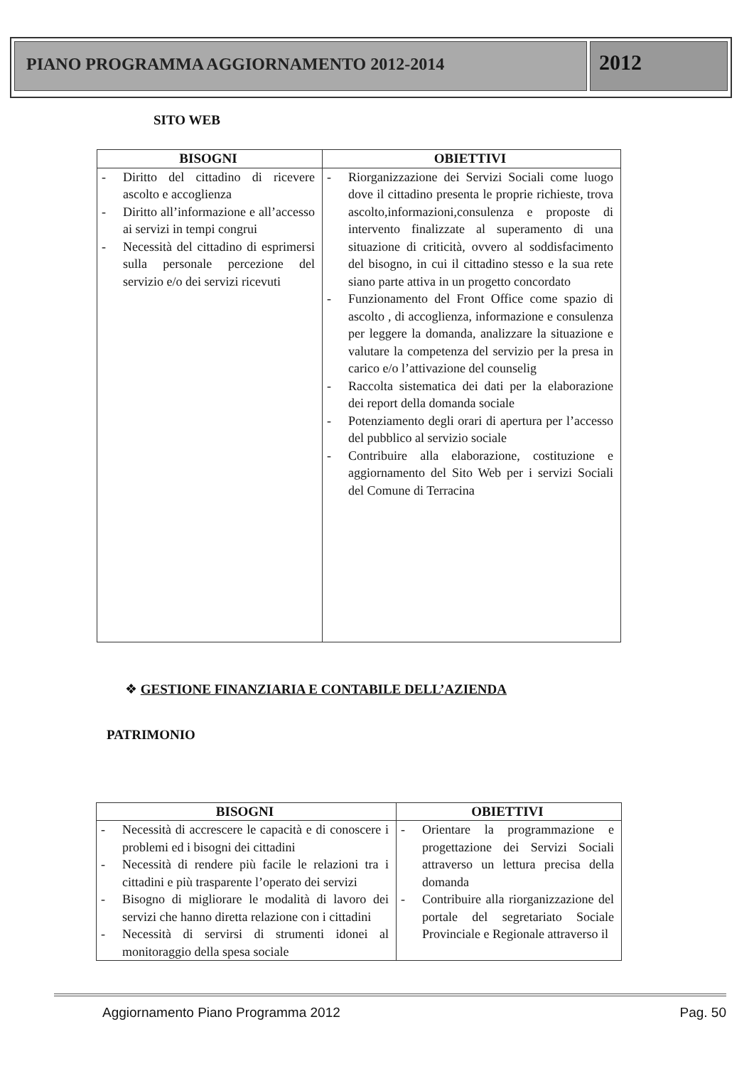PIANO PROGRAMMA AGGIORNAMENTO 2012-2014
2012
SITO WEB
| BISOGNI | OBIETTIVI |
| --- | --- |
| - Diritto del cittadino di ricevere ascolto e accoglienza - Diritto all’informazione e all’accesso ai servizi in tempi congrui - Necessità del cittadino di esprimersi sulla personale percezione del servizio e/o dei servizi ricevuti | - Riorganizzazione dei Servizi Sociali come luogo dove il cittadino presenta le proprie richieste, trova ascolto,informazioni,consulenza e proposte di intervento finalizzate al superamento di una situazione di criticità, ovvero al soddisfacimento del bisogno, in cui il cittadino stesso e la sua rete siano parte attiva in un progetto concordato - Funzionamento del Front Office come spazio di ascolto , di accoglienza, informazione e consulenza per leggere la domanda, analizzare la situazione e valutare la competenza del servizio per la presa in carico e/o l’attivazione del counselig - Raccolta sistematica dei dati per la elaborazione dei report della domanda sociale - Potenziamento degli orari di apertura per l’accesso del pubblico al servizio sociale - Contribuire alla elaborazione, costituzione e aggiornamento del Sito Web per i servizi Sociali del Comune di Terracina |
❖ GESTIONE FINANZIARIA E CONTABILE DELL’AZIENDA
PATRIMONIO
| BISOGNI | OBIETTIVI |
| --- | --- |
| - Necessità di accrescere le capacità e di conoscere i problemi ed i bisogni dei cittadini - Necessità di rendere più facile le relazioni tra i cittadini e più trasparente l’operato dei servizi - Bisogno di migliorare le modalità di lavoro dei servizi che hanno diretta relazione con i cittadini - Necessità di servirsi di strumenti idonei al monitoraggio della spesa sociale | - Orientare la programmazione e progettazione dei Servizi Sociali attraverso un lettura precisa della domanda - Contribuire alla riorganizzazione del portale del segretariato Sociale Provinciale e Regionale attraverso il |
Aggiornamento Piano Programma 2012 Pag. 50